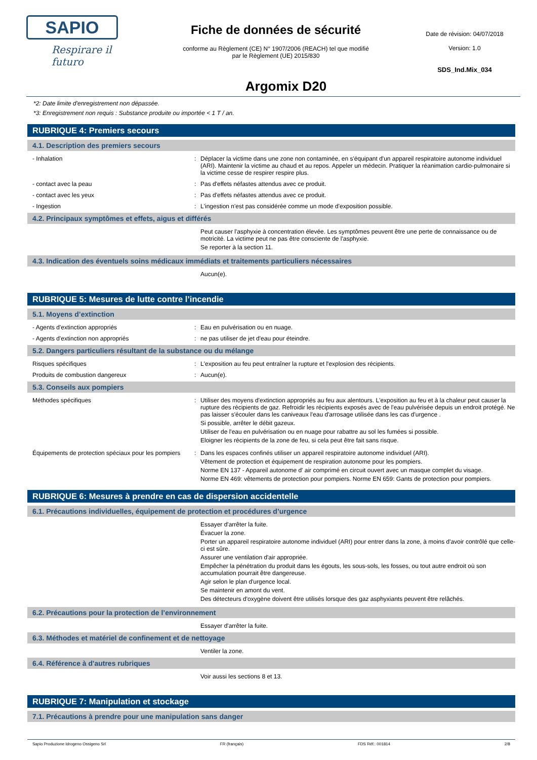SAPIO
Respirare il futuro
Fiche de données de sécurité
conforme au Règlement (CE) N° 1907/2006 (REACH) tel que modifié
par le Règlement (UE) 2015/830
Argomix D20
Date de révision: 04/07/2018
Version: 1.0
SDS_Ind.Mix_034
*2: Date limite d'enregistrement non dépassée.
*3: Enregistrement non requis : Substance produite ou importée < 1 T / an.
RUBRIQUE 4: Premiers secours
4.1. Description des premiers secours
- Inhalation : Déplacer la victime dans une zone non contaminée, en s'équipant d'un appareil respiratoire autonome individuel (ARI). Maintenir la victime au chaud et au repos. Appeler un médecin. Pratiquer la réanimation cardio-pulmonaire si la victime cesse de respirer respire plus.
- contact avec la peau : Pas d'effets néfastes attendus avec ce produit.
- contact avec les yeux : Pas d'effets néfastes attendus avec ce produit.
- Ingestion : L'ingestion n'est pas considérée comme un mode d'exposition possible.
4.2. Principaux symptômes et effets, aigus et différés
Peut causer l'asphyxie à concentration élevée. Les symptômes peuvent être une perte de connaissance ou de motricité. La victime peut ne pas être consciente de l'asphyxie.
Se reporter à la section 11.
4.3. Indication des éventuels soins médicaux immédiats et traitements particuliers nécessaires
Aucun(e).
RUBRIQUE 5: Mesures de lutte contre l’incendie
5.1. Moyens d’extinction
- Agents d'extinction appropriés : Eau en pulvérisation ou en nuage.
- Agents d'extinction non appropriés : ne pas utiliser de jet d'eau pour éteindre.
5.2. Dangers particuliers résultant de la substance ou du mélange
Risques spécifiques : L'exposition au feu peut entraîner la rupture et l'explosion des récipients.
Produits de combustion dangereux : Aucun(e).
5.3. Conseils aux pompiers
Méthodes spécifiques : Utiliser des moyens d'extinction appropriés au feu aux alentours. L'exposition au feu et à la chaleur peut causer la rupture des récipients de gaz. Refroidir les récipients exposés avec de l'eau pulvérisée depuis un endroit protégé. Ne pas laisser s'écouler dans les caniveaux l'eau d'arrosage utilisée dans les cas d'urgence .
Si possible, arrêter le débit gazeux.
Utiliser de l'eau en pulvérisation ou en nuage pour rabattre au sol les fumées si possible.
Eloigner les récipients de la zone de feu, si cela peut être fait sans risque.
Équipements de protection spéciaux pour les pompiers
: Dans les espaces confinés utiliser un appareil respiratoire autonome individuel (ARI).
Vêtement de protection et équipement de respiration autonome pour les pompiers.
Norme EN 137 - Appareil autonome d' air comprimé en circuit ouvert avec un masque complet du visage.
Norme EN 469: vêtements de protection pour pompiers. Norme EN 659: Gants de protection pour pompiers.
RUBRIQUE 6: Mesures à prendre en cas de dispersion accidentelle
6.1. Précautions individuelles, équipement de protection et procédures d’urgence
Essayer d'arrêter la fuite.
Évacuer la zone.
Porter un appareil respiratoire autonome individuel (ARI) pour entrer dans la zone, à moins d'avoir contrôlé que celle-ci est sûre.
Assurer une ventilation d'air appropriée.
Empêcher la pénétration du produit dans les égouts, les sous-sols, les fosses, ou tout autre endroit où son accumulation pourrait être dangereuse.
Agir selon le plan d'urgence local.
Se maintenir en amont du vent.
Des détecteurs d'oxygène doivent être utilisés lorsque des gaz asphyxiants peuvent être relâchés.
6.2. Précautions pour la protection de l’environnement
Essayer d'arrêter la fuite.
6.3. Méthodes et matériel de confinement et de nettoyage
Ventiler la zone.
6.4. Référence à d'autres rubriques
Voir aussi les sections 8 et 13.
RUBRIQUE 7: Manipulation et stockage
7.1. Précautions à prendre pour une manipulation sans danger
Sapio Produzione Idrogeno Ossigeno Srl FR (français) FDS Réf.: 001814 2/8